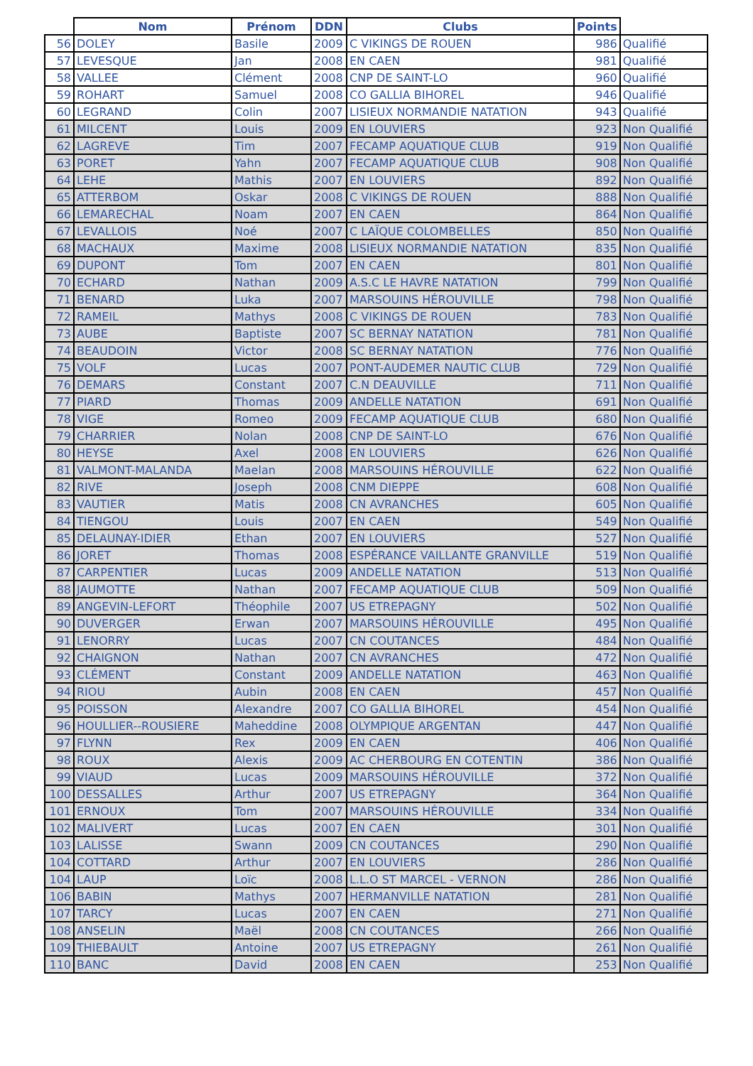| | Nom | Prénom | DDN | Clubs | Points | |
| --- | --- | --- | --- | --- | --- | --- |
| 56 | DOLEY | Basile | 2009 | C VIKINGS DE ROUEN | 986 | Qualifié |
| 57 | LEVESQUE | Jan | 2008 | EN CAEN | 981 | Qualifié |
| 58 | VALLEE | Clément | 2008 | CNP DE SAINT-LO | 960 | Qualifié |
| 59 | ROHART | Samuel | 2008 | CO GALLIA BIHOREL | 946 | Qualifié |
| 60 | LEGRAND | Colin | 2007 | LISIEUX NORMANDIE NATATION | 943 | Qualifié |
| 61 | MILCENT | Louis | 2009 | EN LOUVIERS | 923 | Non Qualifié |
| 62 | LAGREVE | Tim | 2007 | FECAMP AQUATIQUE CLUB | 919 | Non Qualifié |
| 63 | PORET | Yahn | 2007 | FECAMP AQUATIQUE CLUB | 908 | Non Qualifié |
| 64 | LEHE | Mathis | 2007 | EN LOUVIERS | 892 | Non Qualifié |
| 65 | ATTERBOM | Oskar | 2008 | C VIKINGS DE ROUEN | 888 | Non Qualifié |
| 66 | LEMARECHAL | Noam | 2007 | EN CAEN | 864 | Non Qualifié |
| 67 | LEVALLOIS | Noé | 2007 | C LAÏQUE COLOMBELLES | 850 | Non Qualifié |
| 68 | MACHAUX | Maxime | 2008 | LISIEUX NORMANDIE NATATION | 835 | Non Qualifié |
| 69 | DUPONT | Tom | 2007 | EN CAEN | 801 | Non Qualifié |
| 70 | ECHARD | Nathan | 2009 | A.S.C LE HAVRE NATATION | 799 | Non Qualifié |
| 71 | BENARD | Luka | 2007 | MARSOUINS HÉROUVILLE | 798 | Non Qualifié |
| 72 | RAMEIL | Mathys | 2008 | C VIKINGS DE ROUEN | 783 | Non Qualifié |
| 73 | AUBE | Baptiste | 2007 | SC BERNAY NATATION | 781 | Non Qualifié |
| 74 | BEAUDOIN | Victor | 2008 | SC BERNAY NATATION | 776 | Non Qualifié |
| 75 | VOLF | Lucas | 2007 | PONT-AUDEMER NAUTIC CLUB | 729 | Non Qualifié |
| 76 | DEMARS | Constant | 2007 | C.N DEAUVILLE | 711 | Non Qualifié |
| 77 | PIARD | Thomas | 2009 | ANDELLE NATATION | 691 | Non Qualifié |
| 78 | VIGE | Romeo | 2009 | FECAMP AQUATIQUE CLUB | 680 | Non Qualifié |
| 79 | CHARRIER | Nolan | 2008 | CNP DE SAINT-LO | 676 | Non Qualifié |
| 80 | HEYSE | Axel | 2008 | EN LOUVIERS | 626 | Non Qualifié |
| 81 | VALMONT-MALANDA | Maelan | 2008 | MARSOUINS HÉROUVILLE | 622 | Non Qualifié |
| 82 | RIVE | Joseph | 2008 | CNM DIEPPE | 608 | Non Qualifié |
| 83 | VAUTIER | Matis | 2008 | CN AVRANCHES | 605 | Non Qualifié |
| 84 | TIENGOU | Louis | 2007 | EN CAEN | 549 | Non Qualifié |
| 85 | DELAUNAY-IDIER | Ethan | 2007 | EN LOUVIERS | 527 | Non Qualifié |
| 86 | JORET | Thomas | 2008 | ESPÉRANCE VAILLANTE GRANVILLE | 519 | Non Qualifié |
| 87 | CARPENTIER | Lucas | 2009 | ANDELLE NATATION | 513 | Non Qualifié |
| 88 | JAUMOTTE | Nathan | 2007 | FECAMP AQUATIQUE CLUB | 509 | Non Qualifié |
| 89 | ANGEVIN-LEFORT | Théophile | 2007 | US ETREPAGNY | 502 | Non Qualifié |
| 90 | DUVERGER | Erwan | 2007 | MARSOUINS HÉROUVILLE | 495 | Non Qualifié |
| 91 | LENORRY | Lucas | 2007 | CN COUTANCES | 484 | Non Qualifié |
| 92 | CHAIGNON | Nathan | 2007 | CN AVRANCHES | 472 | Non Qualifié |
| 93 | CLÉMENT | Constant | 2009 | ANDELLE NATATION | 463 | Non Qualifié |
| 94 | RIOU | Aubin | 2008 | EN CAEN | 457 | Non Qualifié |
| 95 | POISSON | Alexandre | 2007 | CO GALLIA BIHOREL | 454 | Non Qualifié |
| 96 | HOULLIER--ROUSIERE | Maheddine | 2008 | OLYMPIQUE ARGENTAN | 447 | Non Qualifié |
| 97 | FLYNN | Rex | 2009 | EN CAEN | 406 | Non Qualifié |
| 98 | ROUX | Alexis | 2009 | AC CHERBOURG EN COTENTIN | 386 | Non Qualifié |
| 99 | VIAUD | Lucas | 2009 | MARSOUINS HÉROUVILLE | 372 | Non Qualifié |
| 100 | DESSALLES | Arthur | 2007 | US ETREPAGNY | 364 | Non Qualifié |
| 101 | ERNOUX | Tom | 2007 | MARSOUINS HÉROUVILLE | 334 | Non Qualifié |
| 102 | MALIVERT | Lucas | 2007 | EN CAEN | 301 | Non Qualifié |
| 103 | LALISSE | Swann | 2009 | CN COUTANCES | 290 | Non Qualifié |
| 104 | COTTARD | Arthur | 2007 | EN LOUVIERS | 286 | Non Qualifié |
| 104 | LAUP | Loïc | 2008 | L.L.O ST MARCEL - VERNON | 286 | Non Qualifié |
| 106 | BABIN | Mathys | 2007 | HERMANVILLE NATATION | 281 | Non Qualifié |
| 107 | TARCY | Lucas | 2007 | EN CAEN | 271 | Non Qualifié |
| 108 | ANSELIN | Maël | 2008 | CN COUTANCES | 266 | Non Qualifié |
| 109 | THIEBAULT | Antoine | 2007 | US ETREPAGNY | 261 | Non Qualifié |
| 110 | BANC | David | 2008 | EN CAEN | 253 | Non Qualifié |